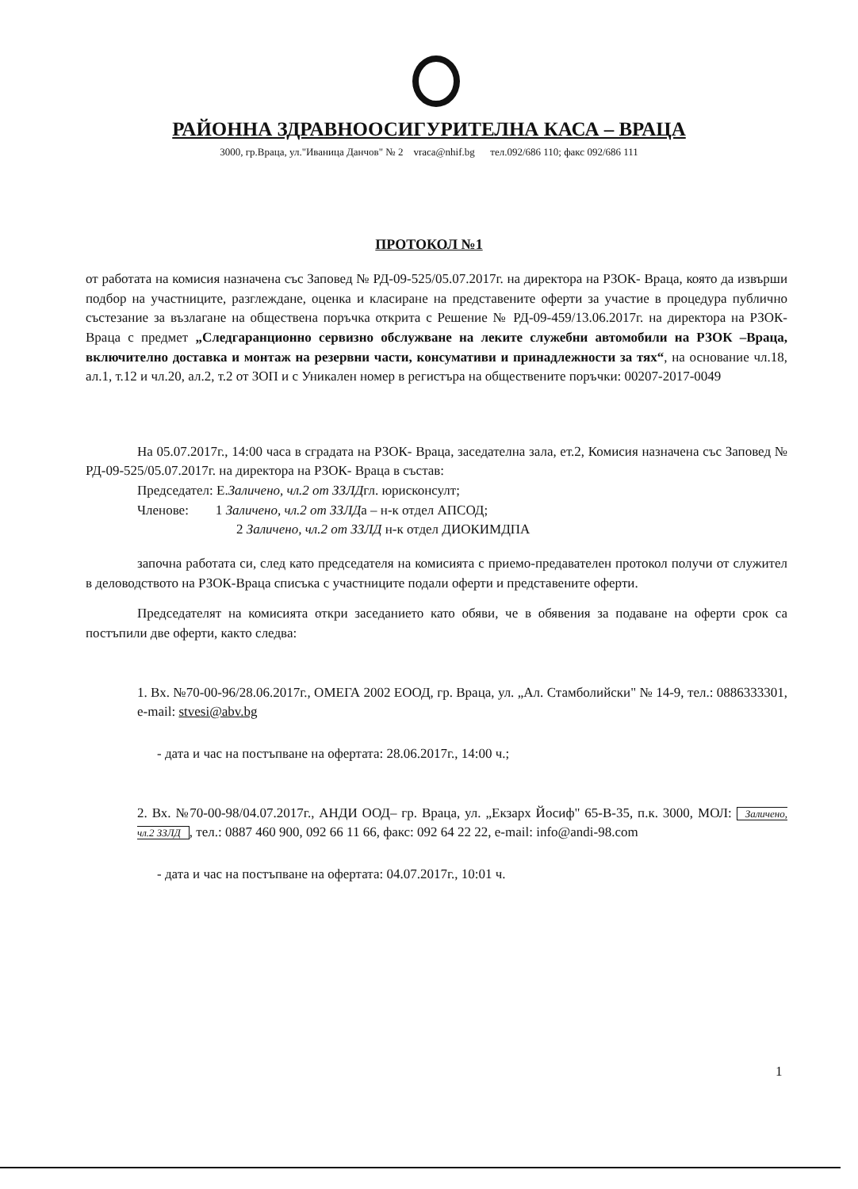РАЙОННА ЗДРАВНООСИГУРИТЕЛНА КАСА – ВРАЦА
3000, гр.Враца, ул."Иваница Данчов" № 2 vraca@nhif.bg тел.092/686 110; факс 092/686 111
ПРОТОКОЛ №1
от работата на комисия назначена със Заповед № РД-09-525/05.07.2017г. на директора на РЗОК- Враца, която да извърши подбор на участниците, разглеждане, оценка и класиране на представените оферти за участие в процедура публично състезание за възлагане на обществена поръчка открита с Решение № РД-09-459/13.06.2017г. на директора на РЗОК- Враца с предмет „Следгаранционно сервизно обслужване на леките служебни автомобили на РЗОК –Враца, включително доставка и монтаж на резервни части, консумативи и принадлежности за тях“, на основание чл.18, ал.1, т.12 и чл.20, ал.2, т.2 от ЗОП и с Уникален номер в регистъра на обществените поръчки: 00207-2017-0049
На 05.07.2017г., 14:00 часа в сградата на РЗОК- Враца, заседателна зала, ет.2, Комисия назначена със Заповед № РД-09-525/05.07.2017г. на директора на РЗОК- Враца в състав:
Председател: Е.Заличено, чл.2 от ЗЗЛДгл. юрисконсулт;
Членове: 1 Заличено, чл.2 от ЗЗЛДа – н-к отдел АПСОД;
2 Заличено, чл.2 от ЗЗЛД н-к отдел ДИОКИМДПА
започна работата си, след като председателя на комисията с приемо-предавателен протокол получи от служител в деловодството на РЗОК-Враца списъка с участниците подали оферти и представените оферти.
Председателят на комисията откри заседанието като обяви, че в обявения за подаване на оферти срок са постъпили две оферти, както следва:
1. Вх. №70-00-96/28.06.2017г., ОМЕГА 2002 ЕООД, гр. Враца, ул. „Ал. Стамболийски" № 14-9, тел.: 0886333301, e-mail: stvesi@abv.bg
- дата и час на постъпване на офертата: 28.06.2017г., 14:00 ч.;
2. Вх. №70-00-98/04.07.2017г., АНДИ ООД– гр. Враца, ул. „Екзарх Йосиф" 65-В-35, п.к. 3000, МОЛ: Заличено, чл.2 ЗЗЛД, тел.: 0887 460 900, 092 66 11 66, факс: 092 64 22 22, e-mail: info@andi-98.com
- дата и час на постъпване на офертата: 04.07.2017г., 10:01 ч.
1